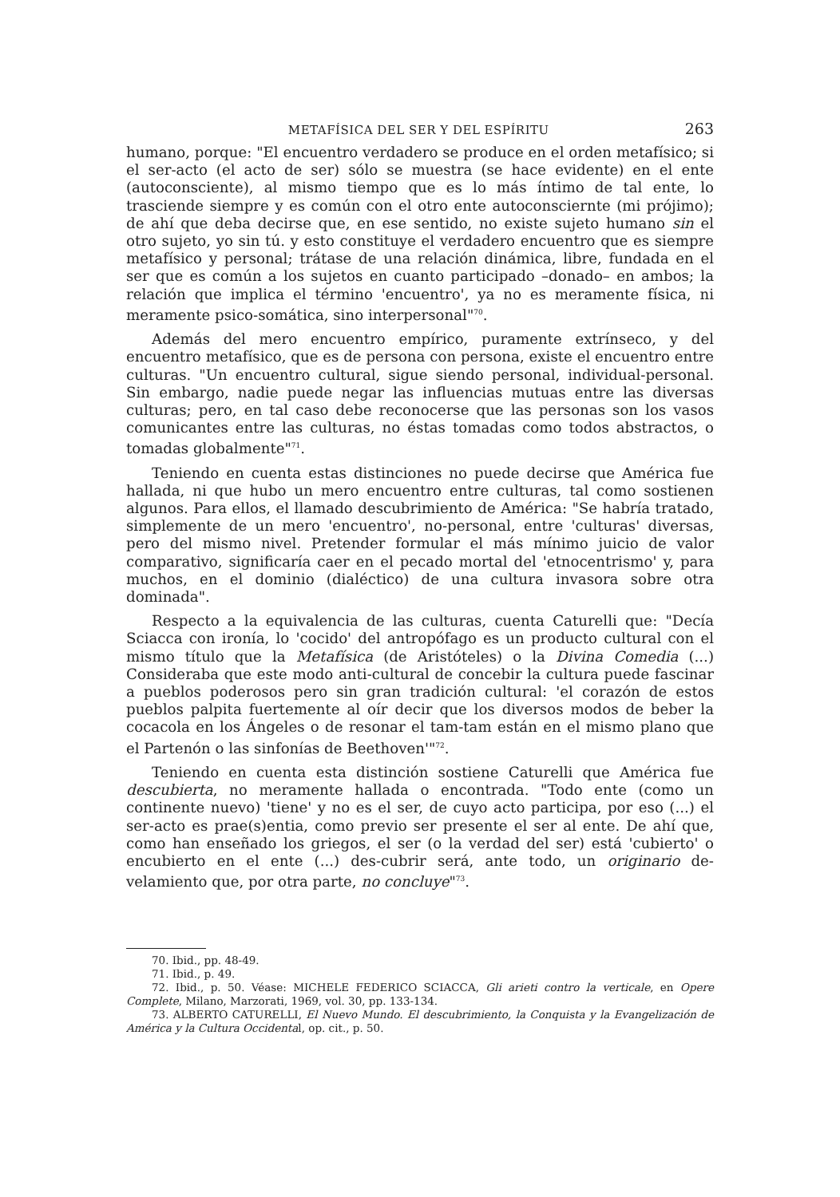METAFÍSICA DEL SER Y DEL ESPÍRITU 263
humano, porque: "El encuentro verdadero se produce en el orden metafísico; si el ser-acto (el acto de ser) sólo se muestra (se hace evidente) en el ente (autoconsciente), al mismo tiempo que es lo más íntimo de tal ente, lo trasciende siempre y es común con el otro ente autoconsciernte (mi prójimo); de ahí que deba decirse que, en ese sentido, no existe sujeto humano sin el otro sujeto, yo sin tú. y esto constituye el verdadero encuentro que es siempre metafísico y personal; trátase de una relación dinámica, libre, fundada en el ser que es común a los sujetos en cuanto participado –donado– en ambos; la relación que implica el término 'encuentro', ya no es meramente física, ni meramente psico-somática, sino interpersonal"<sup>70</sup>.
Además del mero encuentro empírico, puramente extrínseco, y del encuentro metafísico, que es de persona con persona, existe el encuentro entre culturas. "Un encuentro cultural, sigue siendo personal, individual-personal. Sin embargo, nadie puede negar las influencias mutuas entre las diversas culturas; pero, en tal caso debe reconocerse que las personas son los vasos comunicantes entre las culturas, no éstas tomadas como todos abstractos, o tomadas globalmente"<sup>71</sup>.
Teniendo en cuenta estas distinciones no puede decirse que América fue hallada, ni que hubo un mero encuentro entre culturas, tal como sostienen algunos. Para ellos, el llamado descubrimiento de América: "Se habría tratado, simplemente de un mero 'encuentro', no-personal, entre 'culturas' diversas, pero del mismo nivel. Pretender formular el más mínimo juicio de valor comparativo, significaría caer en el pecado mortal del 'etnocentrismo' y, para muchos, en el dominio (dialéctico) de una cultura invasora sobre otra dominada".
Respecto a la equivalencia de las culturas, cuenta Caturelli que: "Decía Sciacca con ironía, lo 'cocido' del antropófago es un producto cultural con el mismo título que la Metafísica (de Aristóteles) o la Divina Comedia (...) Consideraba que este modo anti-cultural de concebir la cultura puede fascinar a pueblos poderosos pero sin gran tradición cultural: 'el corazón de estos pueblos palpita fuertemente al oír decir que los diversos modos de beber la cocacola en los Ángeles o de resonar el tam-tam están en el mismo plano que el Partenón o las sinfonías de Beethoven'"<sup>72</sup>.
Teniendo en cuenta esta distinción sostiene Caturelli que América fue descubierta, no meramente hallada o encontrada. "Todo ente (como un continente nuevo) 'tiene' y no es el ser, de cuyo acto participa, por eso (...) el ser-acto es prae(s)entia, como previo ser presente el ser al ente. De ahí que, como han enseñado los griegos, el ser (o la verdad del ser) está 'cubierto' o encubierto en el ente (...) des-cubrir será, ante todo, un originario de-velamiento que, por otra parte, no concluye"<sup>73</sup>.
70. Ibid., pp. 48-49.
71. Ibid., p. 49.
72. Ibid., p. 50. Véase: MICHELE FEDERICO SCIACCA, Gli arieti contro la verticale, en Opere Complete, Milano, Marzorati, 1969, vol. 30, pp. 133-134.
73. ALBERTO CATURELLI, El Nuevo Mundo. El descubrimiento, la Conquista y la Evangelización de América y la Cultura Occidental, op. cit., p. 50.